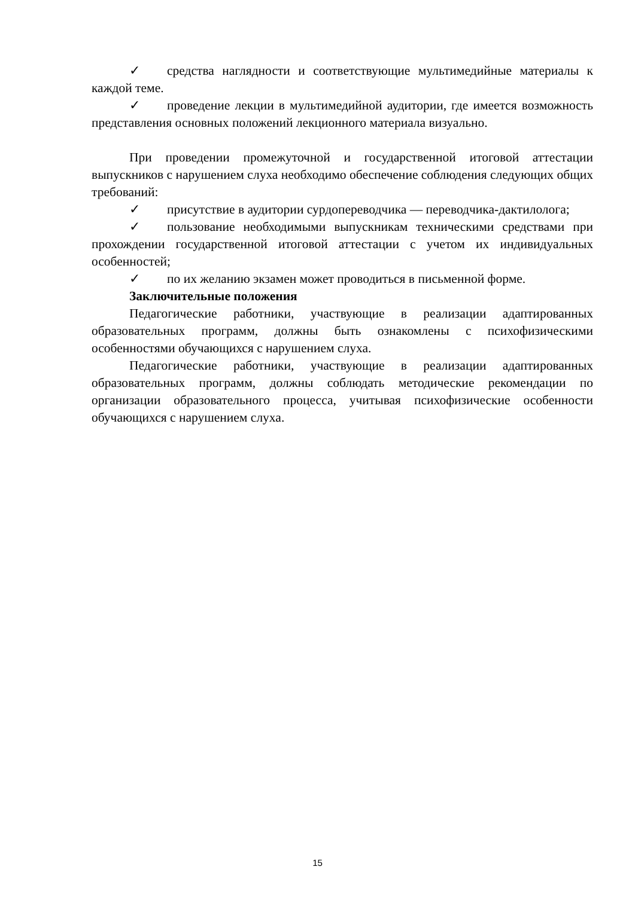✓ средства наглядности и соответствующие мультимедийные материалы к каждой теме.
✓ проведение лекции в мультимедийной аудитории, где имеется возможность представления основных положений лекционного материала визуально.
При проведении промежуточной и государственной итоговой аттестации выпускников с нарушением слуха необходимо обеспечение соблюдения следующих общих требований:
✓ присутствие в аудитории сурдопереводчика — переводчика-дактилолога;
✓ пользование необходимыми выпускникам техническими средствами при прохождении государственной итоговой аттестации с учетом их индивидуальных особенностей;
✓ по их желанию экзамен может проводиться в письменной форме.
Заключительные положения
Педагогические работники, участвующие в реализации адаптированных образовательных программ, должны быть ознакомлены с психофизическими особенностями обучающихся с нарушением слуха.
Педагогические работники, участвующие в реализации адаптированных образовательных программ, должны соблюдать методические рекомендации по организации образовательного процесса, учитывая психофизические особенности обучающихся с нарушением слуха.
15